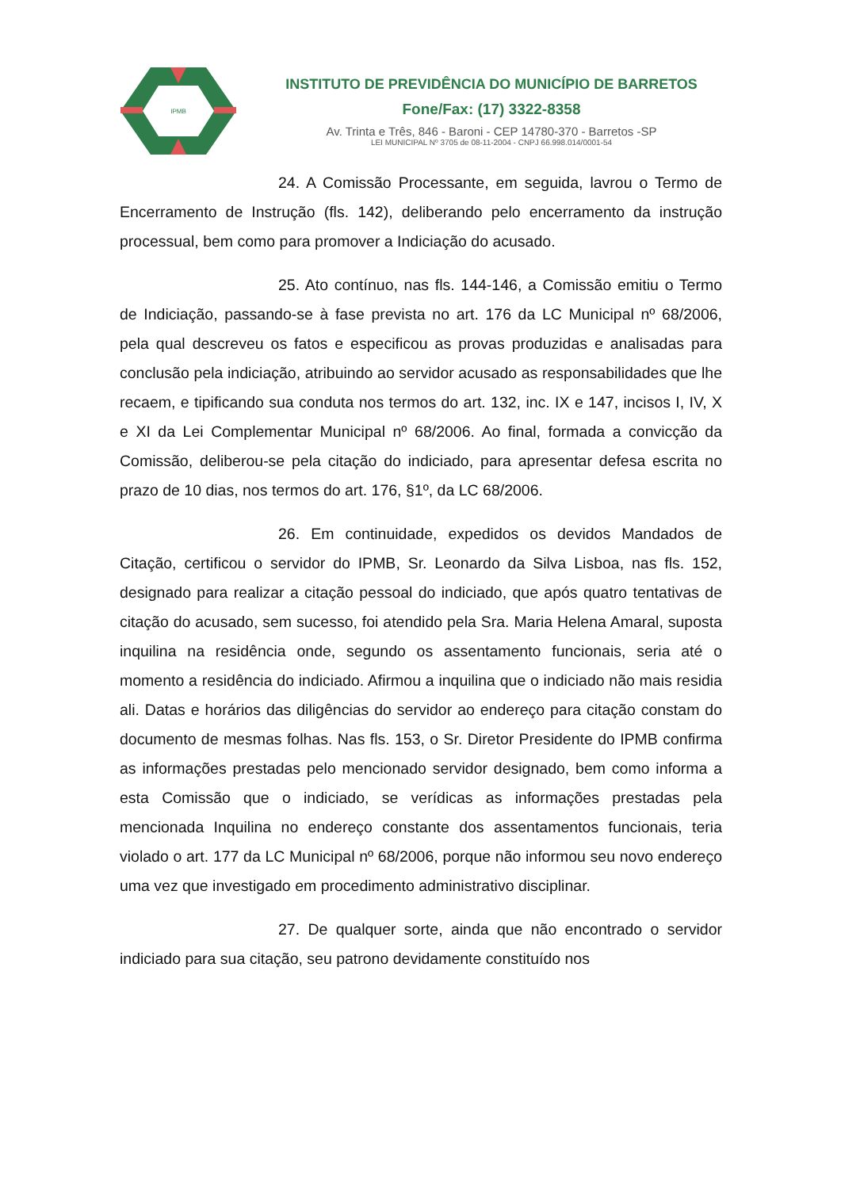IPMB
INSTITUTO DE PREVIDÊNCIA DO MUNICÍPIO DE BARRETOS
Fone/Fax: (17) 3322-8358
Av. Trinta e Três, 846 - Baroni - CEP 14780-370 - Barretos -SP
LEI MUNICIPAL Nº 3705 de 08-11-2004 - CNPJ 66.998.014/0001-54
24. A Comissão Processante, em seguida, lavrou o Termo de Encerramento de Instrução (fls. 142), deliberando pelo encerramento da instrução processual, bem como para promover a Indiciação do acusado.
25. Ato contínuo, nas fls. 144-146, a Comissão emitiu o Termo de Indiciação, passando-se à fase prevista no art. 176 da LC Municipal nº 68/2006, pela qual descreveu os fatos e especificou as provas produzidas e analisadas para conclusão pela indiciação, atribuindo ao servidor acusado as responsabilidades que lhe recaem, e tipificando sua conduta nos termos do art. 132, inc. IX e 147, incisos I, IV, X e XI da Lei Complementar Municipal nº 68/2006. Ao final, formada a convicção da Comissão, deliberou-se pela citação do indiciado, para apresentar defesa escrita no prazo de 10 dias, nos termos do art. 176, §1º, da LC 68/2006.
26. Em continuidade, expedidos os devidos Mandados de Citação, certificou o servidor do IPMB, Sr. Leonardo da Silva Lisboa, nas fls. 152, designado para realizar a citação pessoal do indiciado, que após quatro tentativas de citação do acusado, sem sucesso, foi atendido pela Sra. Maria Helena Amaral, suposta inquilina na residência onde, segundo os assentamento funcionais, seria até o momento a residência do indiciado. Afirmou a inquilina que o indiciado não mais residia ali. Datas e horários das diligências do servidor ao endereço para citação constam do documento de mesmas folhas. Nas fls. 153, o Sr. Diretor Presidente do IPMB confirma as informações prestadas pelo mencionado servidor designado, bem como informa a esta Comissão que o indiciado, se verídicas as informações prestadas pela mencionada Inquilina no endereço constante dos assentamentos funcionais, teria violado o art. 177 da LC Municipal nº 68/2006, porque não informou seu novo endereço uma vez que investigado em procedimento administrativo disciplinar.
27. De qualquer sorte, ainda que não encontrado o servidor indiciado para sua citação, seu patrono devidamente constituído nos